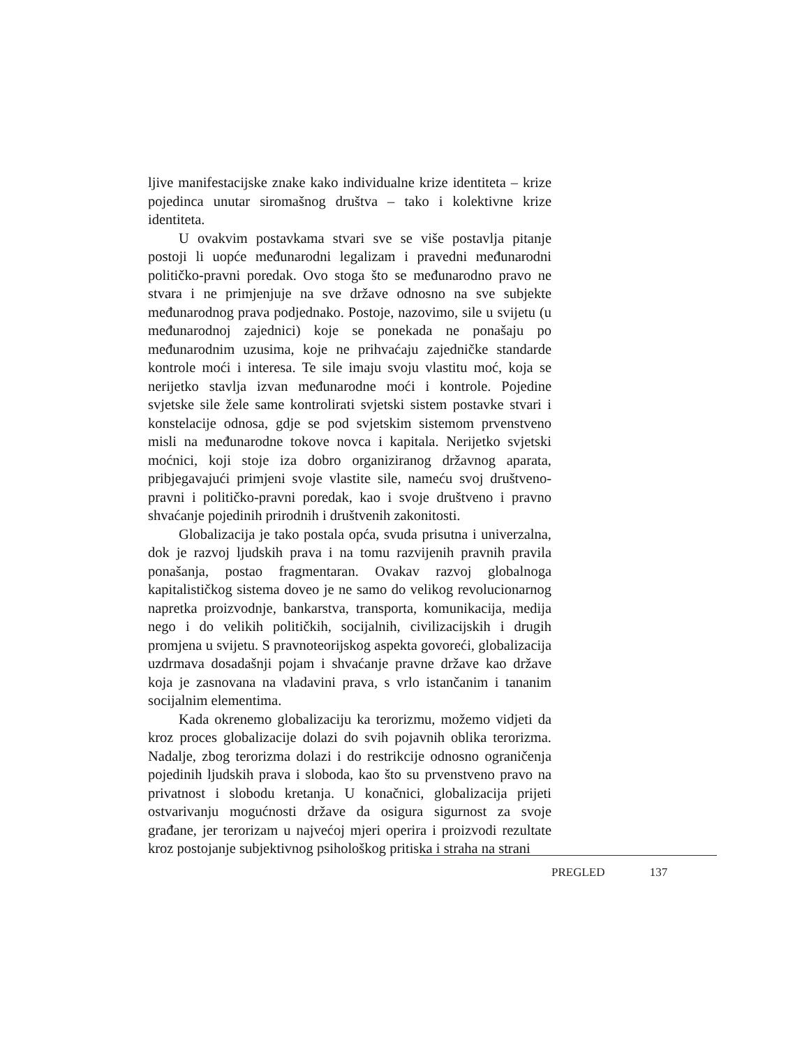ljive manifestacijske znake kako individualne krize identiteta – krize pojedinca unutar siromašnog društva – tako i kolektivne krize identiteta.
U ovakvim postavkama stvari sve se više postavlja pitanje postoji li uopće međunarodni legalizam i pravedni međunarodni političko-pravni poredak. Ovo stoga što se međunarodno pravo ne stvara i ne primjenjuje na sve države odnosno na sve subjekte međunarodnog prava podjednako. Postoje, nazovimo, sile u svijetu (u međunarodnoj zajednici) koje se ponekada ne ponašaju po međunarodnim uzusima, koje ne prihvaćaju zajedničke standarde kontrole moći i interesa. Te sile imaju svoju vlastitu moć, koja se nerijetko stavlja izvan međunarodne moći i kontrole. Pojedine svjetske sile žele same kontrolirati svjetski sistem postavke stvari i konstelacije odnosa, gdje se pod svjetskim sistemom prvenstveno misli na međunarodne tokove novca i kapitala. Nerijetko svjetski moćnici, koji stoje iza dobro organiziranog državnog aparata, pribjegavajući primjeni svoje vlastite sile, nameću svoj društveno-pravni i političko-pravni poredak, kao i svoje društveno i pravno shvaćanje pojedinih prirodnih i društvenih zakonitosti.
Globalizacija je tako postala opća, svuda prisutna i univerzalna, dok je razvoj ljudskih prava i na tomu razvijenih pravnih pravila ponašanja, postao fragmentaran. Ovakav razvoj globalnoga kapitalističkog sistema doveo je ne samo do velikog revolucionarnog napretka proizvodnje, bankarstva, transporta, komunikacija, medija nego i do velikih političkih, socijalnih, civilizacijskih i drugih promjena u svijetu. S pravnoteorijskog aspekta govoreći, globalizacija uzdrmava dosadašnji pojam i shvaćanje pravne države kao države koja je zasnovana na vladavini prava, s vrlo istančanim i tananim socijalnim elementima.
Kada okrenemo globalizaciju ka terorizmu, možemo vidjeti da kroz proces globalizacije dolazi do svih pojavnih oblika terorizma. Nadalje, zbog terorizma dolazi i do restrikcije odnosno ograničenja pojedinih ljudskih prava i sloboda, kao što su prvenstveno pravo na privatnost i slobodu kretanja. U konačnici, globalizacija prijeti ostvarivanju mogućnosti države da osigura sigurnost za svoje građane, jer terorizam u najvećoj mjeri operira i proizvodi rezultate kroz postojanje subjektivnog psihološkog pritiska i straha na strani
PREGLED 137